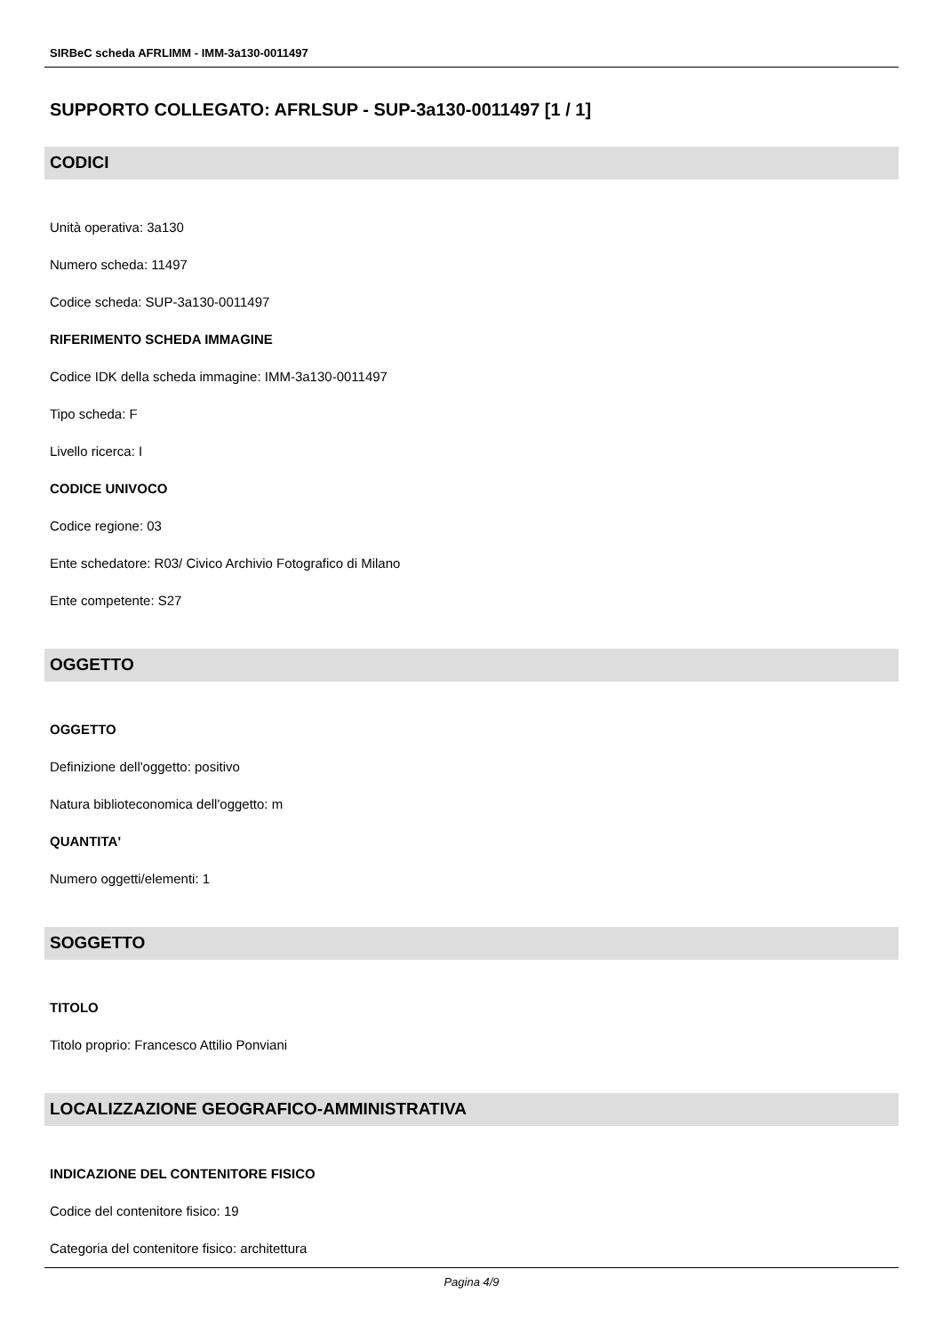SIRBeC scheda AFRLIMM - IMM-3a130-0011497
SUPPORTO COLLEGATO: AFRLSUP - SUP-3a130-0011497 [1 / 1]
CODICI
Unità operativa: 3a130
Numero scheda: 11497
Codice scheda: SUP-3a130-0011497
RIFERIMENTO SCHEDA IMMAGINE
Codice IDK della scheda immagine: IMM-3a130-0011497
Tipo scheda: F
Livello ricerca: I
CODICE UNIVOCO
Codice regione: 03
Ente schedatore: R03/ Civico Archivio Fotografico di Milano
Ente competente: S27
OGGETTO
OGGETTO
Definizione dell'oggetto: positivo
Natura biblioteconomica dell'oggetto: m
QUANTITA'
Numero oggetti/elementi: 1
SOGGETTO
TITOLO
Titolo proprio: Francesco Attilio Ponviani
LOCALIZZAZIONE GEOGRAFICO-AMMINISTRATIVA
INDICAZIONE DEL CONTENITORE FISICO
Codice del contenitore fisico: 19
Categoria del contenitore fisico: architettura
Pagina 4/9